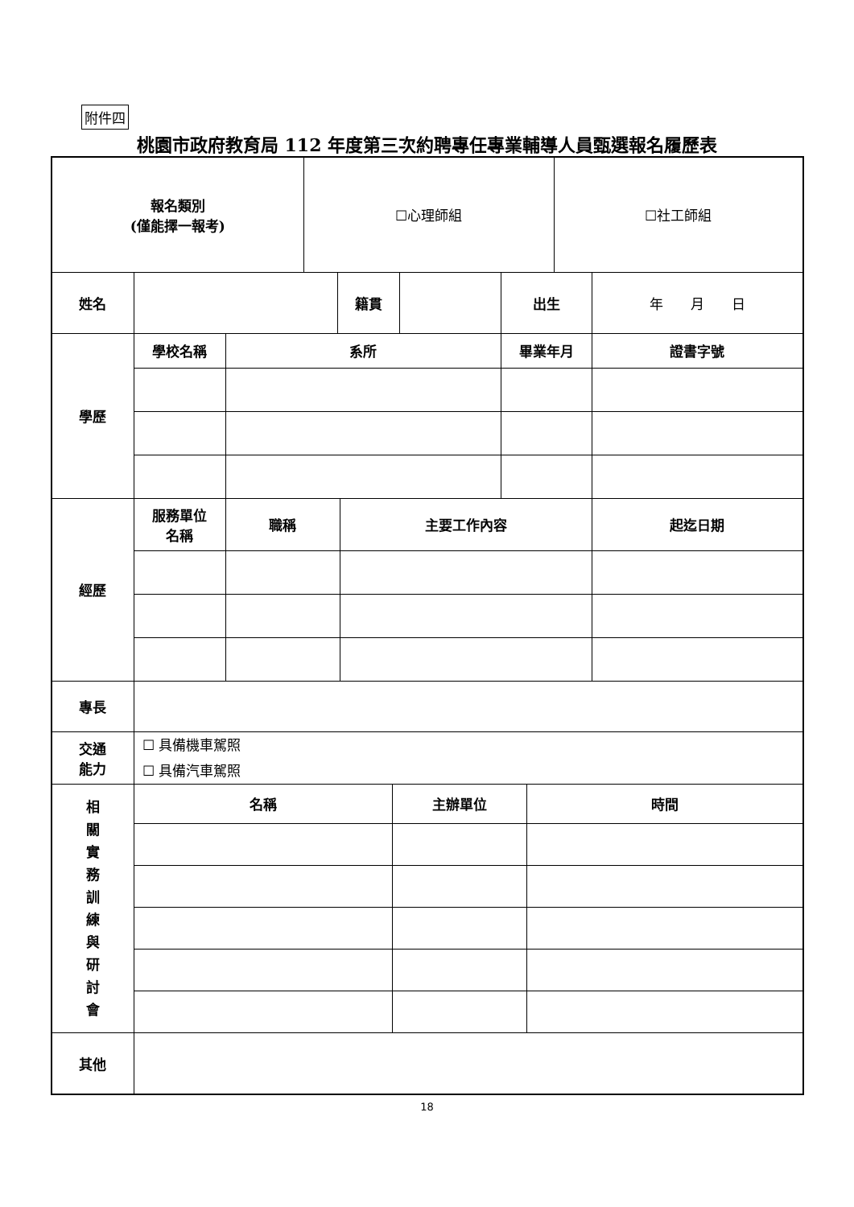附件四
桃園市政府教育局 112 年度第三次約聘專任專業輔導人員甄選報名履歷表
| 報名類別 (僅能擇一報考) | | | ☐心理師組 | | | | | | | ☐社工師組 | |
| 姓名 | | | | 籍貫 | | | | 出生 | | | 年 月 日 |
| 學歷 | 學校名稱 | 系所 | | | | | | 畢業年月 | | | 證書字號 |
| 經歷 | 服務單位 名稱 | 職稱 | | | 主要工作內容 | | | | | | 起迄日期 |
| 專長 | | | | | | | | | | | |
| 交通 能力 | ☐ 具備機車駕照 ☐ 具備汽車駕照 | | | | | | | | | | |
| 相 關 實 務 訓 練 與 研 討 會 | 名稱 | | | | | 主辦單位 | | | 時間 | | |
| 其他 | | | | | | | | | | | |
18